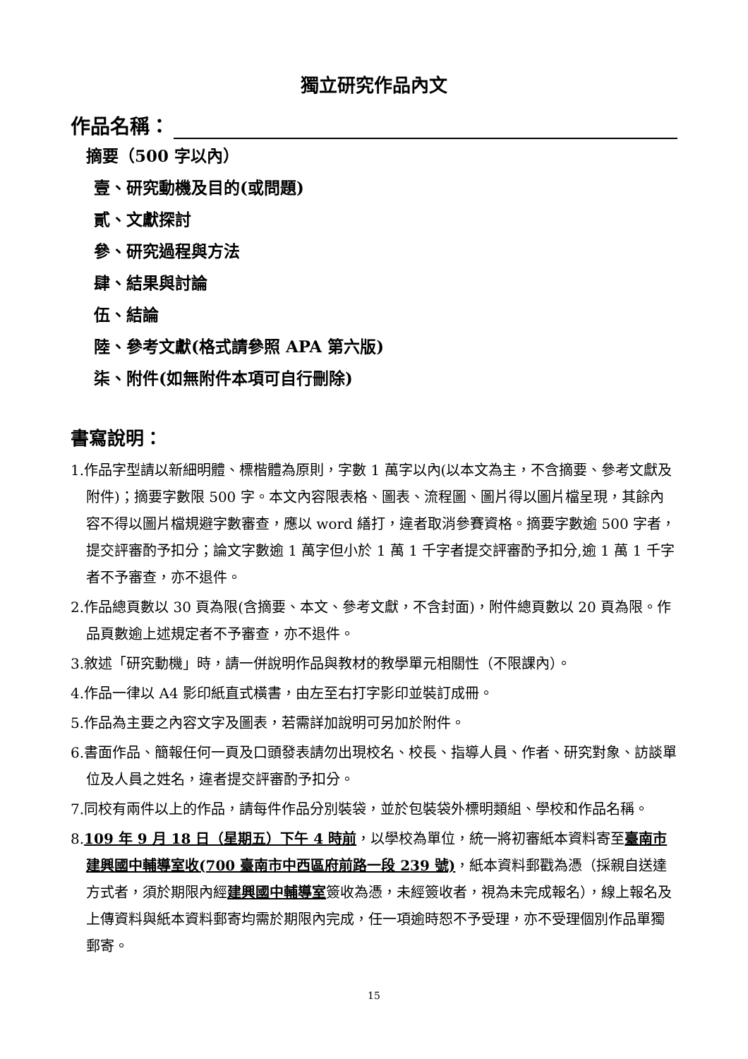獨立研究作品內文
作品名稱：
摘要（500 字以內）
壹、研究動機及目的(或問題)
貳、文獻探討
參、研究過程與方法
肆、結果與討論
伍、結論
陸、參考文獻(格式請參照 APA 第六版)
柒、附件(如無附件本項可自行刪除)
書寫說明：
1.作品字型請以新細明體、標楷體為原則，字數 1 萬字以內(以本文為主，不含摘要、參考文獻及附件)；摘要字數限 500 字。本文內容限表格、圖表、流程圖、圖片得以圖片檔呈現，其餘內容不得以圖片檔規避字數審查，應以 word 繕打，違者取消參賽資格。摘要字數逾 500 字者，提交評審酌予扣分；論文字數逾 1 萬字但小於 1 萬 1 千字者提交評審酌予扣分,逾 1 萬 1 千字者不予審查，亦不退件。
2.作品總頁數以 30 頁為限(含摘要、本文、參考文獻，不含封面)，附件總頁數以 20 頁為限。作品頁數逾上述規定者不予審查，亦不退件。
3.敘述「研究動機」時，請一併說明作品與教材的教學單元相關性（不限課內）。
4.作品一律以 A4 影印紙直式橫書，由左至右打字影印並裝訂成冊。
5.作品為主要之內容文字及圖表，若需詳加說明可另加於附件。
6.書面作品、簡報任何一頁及口頭發表請勿出現校名、校長、指導人員、作者、研究對象、訪談單位及人員之姓名，違者提交評審酌予扣分。
7.同校有兩件以上的作品，請每件作品分別裝袋，並於包裝袋外標明類組、學校和作品名稱。
8.109 年 9 月 18 日（星期五）下午 4 時前，以學校為單位，統一將初審紙本資料寄至臺南市建興國中輔導室收(700 臺南市中西區府前路一段 239 號)，紙本資料郵戳為憑（採親自送達方式者，須於期限內經建興國中輔導室簽收為憑，未經簽收者，視為未完成報名），線上報名及上傳資料與紙本資料郵寄均需於期限內完成，任一項逾時恕不予受理，亦不受理個別作品單獨郵寄。
15